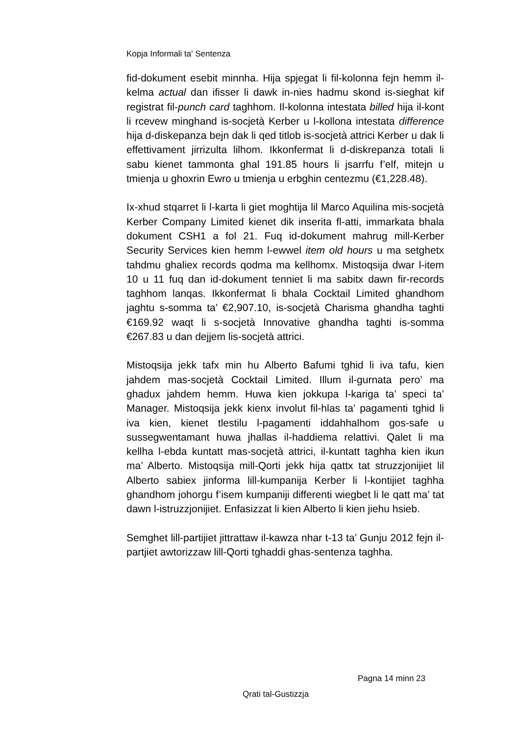Kopja Informali ta' Sentenza
fid-dokument esebit minnha. Hija spjegat li fil-kolonna fejn hemm il-kelma actual dan ifisser li dawk in-nies hadmu skond is-sieghat kif registrat fil-punch card taghhom. Il-kolonna intestata billed hija il-kont li rcevew minghand is-socjetà Kerber u l-kollona intestata difference hija d-diskepanza bejn dak li qed titlob is-socjetà attrici Kerber u dak li effettivament jirrizulta lilhom. Ikkonfermat li d-diskrepanza totali li sabu kienet tammonta ghal 191.85 hours li jsarrfu f’elf, mitejn u tmienja u ghoxrin Ewro u tmienja u erbghin centezmu (€1,228.48).
Ix-xhud stqarret li l-karta li giet moghtija lil Marco Aquilina mis-socjetà Kerber Company Limited kienet dik inserita fl-atti, immarkata bhala dokument CSH1 a fol 21. Fuq id-dokument mahrug mill-Kerber Security Services kien hemm l-ewwel item old hours u ma setghetx tahdmu ghaliex records qodma ma kellhomx. Mistoqsija dwar l-item 10 u 11 fuq dan id-dokument tenniet li ma sabitx dawn fir-records taghhom lanqas. Ikkonfermat li bhala Cocktail Limited ghandhom jaghtu s-somma ta’ €2,907.10, is-socjetà Charisma ghandha taghti €169.92 waqt li s-socjetà Innovative ghandha taghti is-somma €267.83 u dan dejjem lis-socjetà attrici.
Mistoqsija jekk tafx min hu Alberto Bafumi tghid li iva tafu, kien jahdem mas-socjetà Cocktail Limited. Illum il-gurnata pero’ ma ghadux jahdem hemm. Huwa kien jokkupa l-kariga ta’ speci ta’ Manager. Mistoqsija jekk kienx involut fil-hlas ta’ pagamenti tghid li iva kien, kienet tlestilu l-pagamenti iddahhalhom gos-safe u sussegwentamant huwa jhallas il-haddiema relattivi. Qalet li ma kellha l-ebda kuntatt mas-socjetà attrici, il-kuntatt taghha kien ikun ma’ Alberto. Mistoqsija mill-Qorti jekk hija qattx tat struzzjonijiet lil Alberto sabiex jinforma lill-kumpanija Kerber li l-kontijiet taghha ghandhom johorgu f’isem kumpaniji differenti wiegbet li le qatt ma’ tat dawn l-istruzzjonijiet. Enfasizzat li kien Alberto li kien jiehu hsieb.
Semghet lill-partijiet jittrattaw il-kawza nhar t-13 ta’ Gunju 2012 fejn il-partjiet awtorizzaw lill-Qorti tghaddi ghas-sentenza taghha.
Pagna 14 minn 23
Qrati tal-Gustizzja